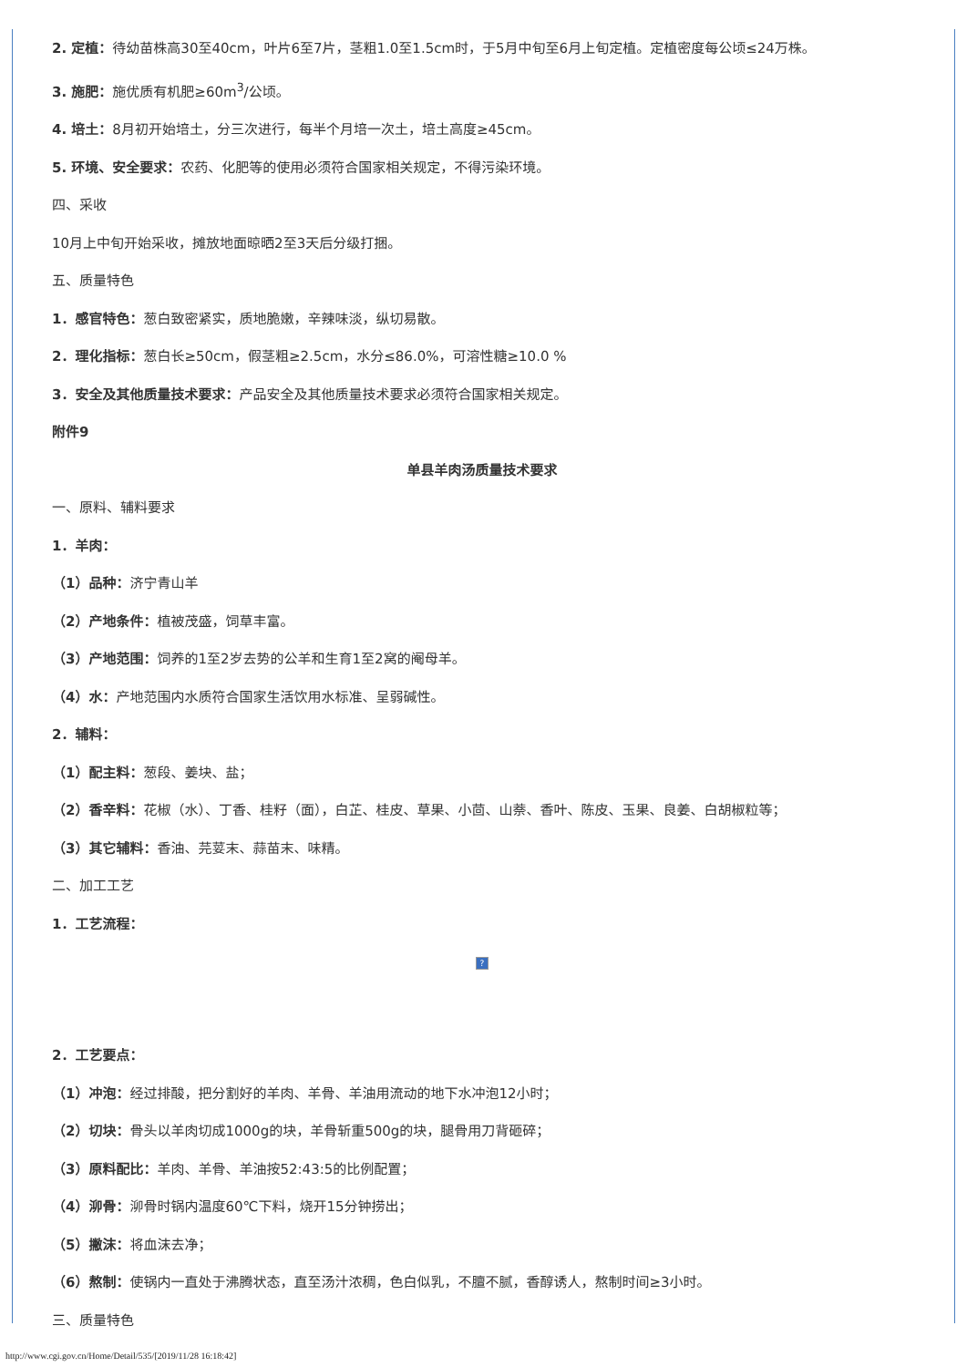2. 定植：待幼苗株高30至40cm，叶片6至7片，茎粗1.0至1.5cm时，于5月中旬至6月上旬定植。定植密度每公顷≤24万株。
3. 施肥：施优质有机肥≥60m<sup>3</sup>/公顷。
4. 培土：8月初开始培土，分三次进行，每半个月培一次土，培土高度≥45cm。
5. 环境、安全要求：农药、化肥等的使用必须符合国家相关规定，不得污染环境。
四、采收
10月上中旬开始采收，摊放地面晾晒2至3天后分级打捆。
五、质量特色
1．感官特色：葱白致密紧实，质地脆嫩，辛辣味淡，纵切易散。
2．理化指标：葱白长≥50cm，假茎粗≥2.5cm，水分≤86.0%，可溶性糖≥10.0 %
3．安全及其他质量技术要求：产品安全及其他质量技术要求必须符合国家相关规定。
附件9
单县羊肉汤质量技术要求
一、原料、辅料要求
1．羊肉：
（1）品种：济宁青山羊
（2）产地条件：植被茂盛，饲草丰富。
（3）产地范围：饲养的1至2岁去势的公羊和生育1至2窝的阉母羊。
（4）水：产地范围内水质符合国家生活饮用水标准、呈弱碱性。
2．辅料：
（1）配主料：葱段、姜块、盐；
（2）香辛料：花椒（水）、丁香、桂籽（面），白芷、桂皮、草果、小茴、山萘、香叶、陈皮、玉果、良姜、白胡椒粒等；
（3）其它辅料：香油、芫荽末、蒜苗末、味精。
二、加工工艺
1．工艺流程：
?
2．工艺要点：
（1）冲泡：经过排酸，把分割好的羊肉、羊骨、羊油用流动的地下水冲泡12小时；
（2）切块：骨头以羊肉切成1000g的块，羊骨斩重500g的块，腿骨用刀背砸碎；
（3）原料配比：羊肉、羊骨、羊油按52:43:5的比例配置；
（4）泖骨：泖骨时锅内温度60℃下料，烧开15分钟捞出；
（5）撇沫：将血沫去净；
（6）熬制：使锅内一直处于沸腾状态，直至汤汁浓稠，色白似乳，不膻不腻，香醇诱人，熬制时间≥3小时。
三、质量特色
http://www.cgi.gov.cn/Home/Detail/535/[2019/11/28 16:18:42]